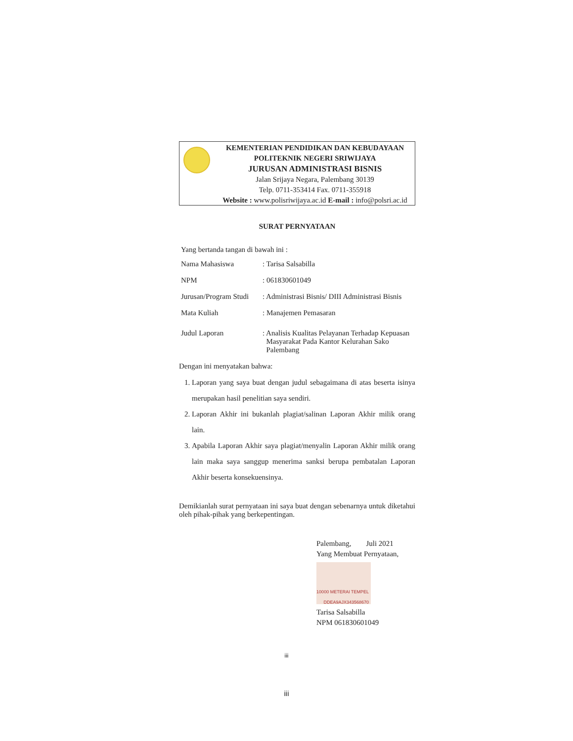KEMENTERIAN PENDIDIKAN DAN KEBUDAYAAN
POLITEKNIK NEGERI SRIWIJAYA
JURUSAN ADMINISTRASI BISNIS
Jalan Srijaya Negara, Palembang 30139
Telp. 0711-353414 Fax. 0711-355918
Website : www.polisriwijaya.ac.id E-mail : info@polsri.ac.id
SURAT PERNYATAAN
Yang bertanda tangan di bawah ini :
Nama Mahasiswa: Tarisa Salsabilla
NPM: 061830601049
Jurusan/Program Studi: Administrasi Bisnis/ DIII Administrasi Bisnis
Mata Kuliah: Manajemen Pemasaran
Judul Laporan: Analisis Kualitas Pelayanan Terhadap Kepuasan
Masyarakat Pada Kantor Kelurahan Sako
Palembang
Dengan ini menyatakan bahwa:
1. Laporan yang saya buat dengan judul sebagaimana di atas beserta isinya merupakan hasil penelitian saya sendiri.
2. Laporan Akhir ini bukanlah plagiat/salinan Laporan Akhir milik orang lain.
3. Apabila Laporan Akhir saya plagiat/menyalin Laporan Akhir milik orang lain maka saya sanggup menerima sanksi berupa pembatalan Laporan Akhir beserta konsekuensinya.
Demikianlah surat pernyataan ini saya buat dengan sebenarnya untuk diketahui oleh pihak-pihak yang berkepentingan.
Palembang, Juli 2021
Yang Membuat Pernyataan,
10000 METERAI TEMPEL
DDEA9AJX343568670
Tarisa Salsabilla
NPM 061830601049
iii
iii